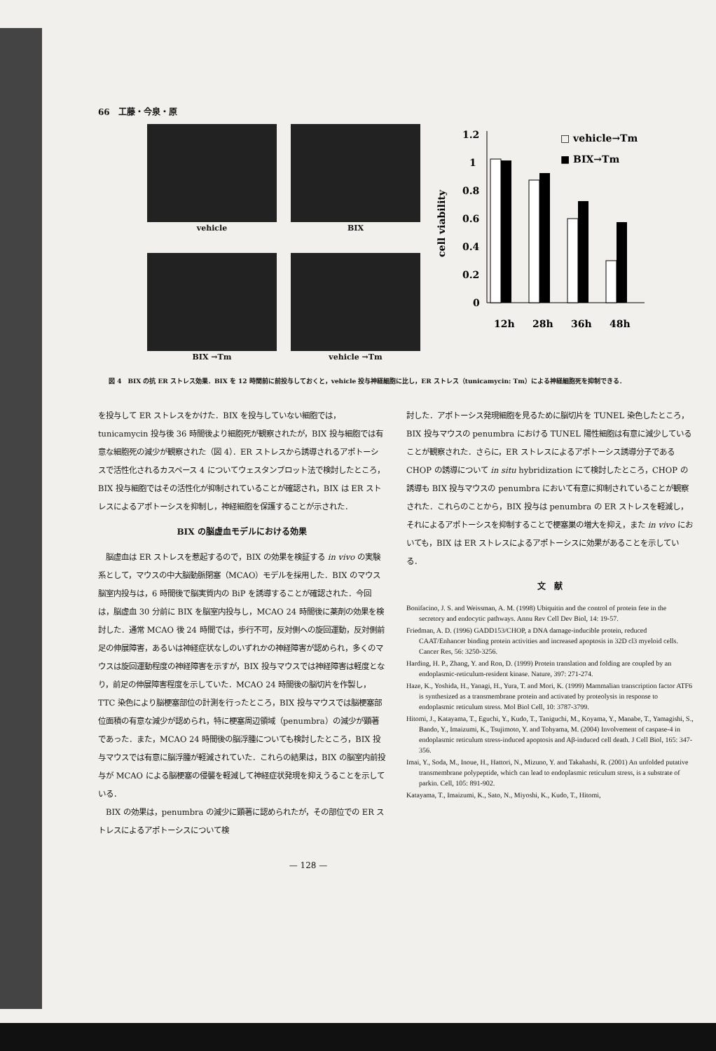66　工藤・今泉・原
vehicle
BIX
BIX →Tm
vehicle →Tm
cell viability
1.2
1
0.8
0.6
0.4
0.2
0
12h
28h
36h
48h
□ vehicle→Tm
■ BIX→Tm
図 4　BIX の抗 ER ストレス効果．BIX を 12 時間前に前投与しておくと，vehicle 投与神経細胞に比し，ER ストレス（tunicamycin: Tm）による神経細胞死を抑制できる．
を投与して ER ストレスをかけた．BIX を投与していない細胞では，tunicamycin 投与後 36 時間後より細胞死が観察されたが，BIX 投与細胞では有意な細胞死の減少が観察された（図 4）．ER ストレスから誘導されるアポトーシスで活性化されるカスペース 4 についてウェスタンブロット法で検討したところ，BIX 投与細胞ではその活性化が抑制されていることが確認され，BIX は ER ストレスによるアポトーシスを抑制し，神経細胞を保護することが示された．
BIX の脳虚血モデルにおける効果
　脳虚血は ER ストレスを惹起するので，BIX の効果を検証する in vivo の実験系として，マウスの中大脳動脈閉塞（MCAO）モデルを採用した．BIX のマウス脳室内投与は，6 時間後で脳実質内の BiP を誘導することが確認された．今回は，脳虚血 30 分前に BIX を脳室内投与し，MCAO 24 時間後に薬剤の効果を検討した．通常 MCAO 後 24 時間では，歩行不可，反対側への旋回運動，反対側前足の伸展障害，あるいは神経症状なしのいずれかの神経障害が認められ，多くのマウスは旋回運動程度の神経障害を示すが，BIX 投与マウスでは神経障害は軽度となり，前足の伸展障害程度を示していた．MCAO 24 時間後の脳切片を作製し，TTC 染色により脳梗塞部位の計測を行ったところ，BIX 投与マウスでは脳梗塞部位面積の有意な減少が認められ，特に梗塞周辺領域（penumbra）の減少が顕著であった．また，MCAO 24 時間後の脳浮腫についても検討したところ，BIX 投与マウスでは有意に脳浮腫が軽減されていた．これらの結果は，BIX の脳室内前投与が MCAO による脳梗塞の侵襲を軽減して神経症状発現を抑えうることを示している．
　BIX の効果は，penumbra の減少に顕著に認められたが，その部位での ER ストレスによるアポトーシスについて検
討した．アポトーシス発現細胞を見るために脳切片を TUNEL 染色したところ，BIX 投与マウスの penumbra における TUNEL 陽性細胞は有意に減少していることが観察された．さらに，ER ストレスによるアポトーシス誘導分子である CHOP の誘導について in situ hybridization にて検討したところ，CHOP の誘導も BIX 投与マウスの penumbra において有意に抑制されていることが観察された．これらのことから，BIX 投与は penumbra の ER ストレスを軽減し，それによるアポトーシスを抑制することで梗塞巣の増大を抑え，また in vivo においても，BIX は ER ストレスによるアポトーシスに効果があることを示している．
文　献
Bonifacino, J. S. and Weissman, A. M. (1998) Ubiquitin and the control of protein fete in the secretory and endocytic pathways. Annu Rev Cell Dev Biol, 14: 19-57.
Friedman, A. D. (1996) GADD153/CHOP, a DNA damage-inducible protein, reduced CAAT/Enhancer binding protein activities and increased apoptosis in 32D cl3 myeloid cells. Cancer Res, 56: 3250-3256.
Harding, H. P., Zhang, Y. and Ron, D. (1999) Protein translation and folding are coupled by an endoplasmic-reticulum-resident kinase. Nature, 397: 271-274.
Haze, K., Yoshida, H., Yanagi, H., Yura, T. and Mori, K. (1999) Mammalian transcription factor ATF6 is synthesized as a transmembrane protein and activated by proteolysis in response to endoplasmic reticulum stress. Mol Biol Cell, 10: 3787-3799.
Hitomi, J., Katayama, T., Eguchi, Y., Kudo, T., Taniguchi, M., Koyama, Y., Manabe, T., Yamagishi, S., Bando, Y., Imaizumi, K., Tsujimoto, Y. and Tohyama, M. (2004) Involvement of caspase-4 in endoplasmic reticulum stress-induced apoptosis and Aβ-induced cell death. J Cell Biol, 165: 347-356.
Imai, Y., Soda, M., Inoue, H., Hattori, N., Mizuno, Y. and Takahashi, R. (2001) An unfolded putative transmembrane polypeptide, which can lead to endoplasmic reticulum stress, is a substrate of parkin. Cell, 105: 891-902.
Katayama, T., Imaizumi, K., Sato, N., Miyoshi, K., Kudo, T., Hitomi,
— 128 —